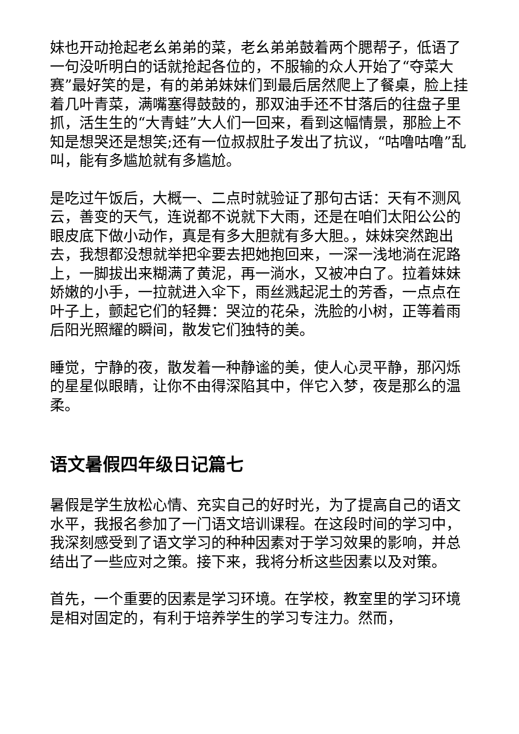妹也开动抢起老幺弟弟的菜，老幺弟弟鼓着两个腮帮子，低语了一句没听明白的话就抢起各位的，不服输的众人开始了“夺菜大赛”最好笑的是，有的弟弟妹妹们到最后居然爬上了餐桌，脸上挂着几叶青菜，满嘴塞得鼓鼓的，那双油手还不甘落后的往盘子里抓，活生生的“大青蛙”大人们一回来，看到这幅情景，那脸上不知是想哭还是想笑;还有一位叔叔肚子发出了抗议，“咕噜咕噜”乱叫，能有多尴尬就有多尴尬。
是吃过午饭后，大概一、二点时就验证了那句古话：天有不测风云，善变的天气，连说都不说就下大雨，还是在咱们太阳公公的眼皮底下做小动作，真是有多大胆就有多大胆。，妹妹突然跑出去，我想都没想就举把伞要去把她抱回来，一深一浅地淌在泥路上，一脚拔出来糊满了黄泥，再一淌水，又被冲白了。拉着妹妹娇嫩的小手，一拉就进入伞下，雨丝溅起泥土的芳香，一点点在叶子上，颤起它们的轻舞：哭泣的花朵，洗脸的小树，正等着雨后阳光照耀的瞬间，散发它们独特的美。
睡觉，宁静的夜，散发着一种静谧的美，使人心灵平静，那闪烁的星星似眼睛，让你不由得深陷其中，伴它入梦，夜是那么的温柔。
语文暑假四年级日记篇七
暑假是学生放松心情、充实自己的好时光，为了提高自己的语文水平，我报名参加了一门语文培训课程。在这段时间的学习中，我深刻感受到了语文学习的种种因素对于学习效果的影响，并总结出了一些应对之策。接下来，我将分析这些因素以及对策。
首先，一个重要的因素是学习环境。在学校，教室里的学习环境是相对固定的，有利于培养学生的学习专注力。然而，